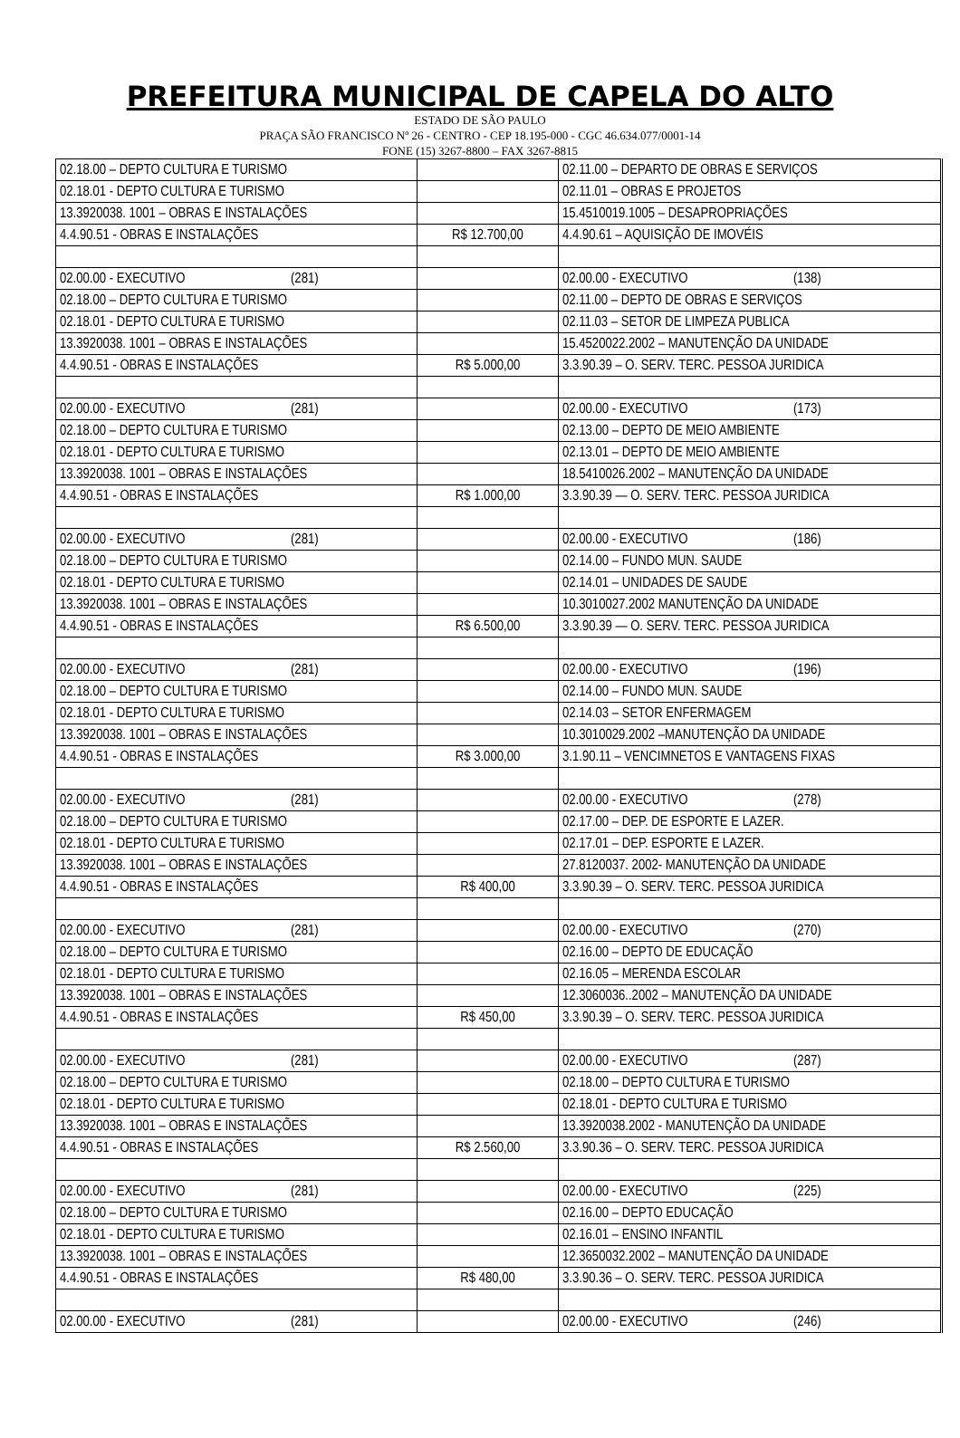PREFEITURA MUNICIPAL DE CAPELA DO ALTO
ESTADO DE SÃO PAULO
PRAÇA SÃO FRANCISCO Nº 26 - CENTRO - CEP 18.195-000 - CGC 46.634.077/0001-14
FONE (15) 3267-8800 – FAX 3267-8815
| 02.18.00 – DEPTO CULTURA E TURISMO | | 02.11.00 – DEPARTO DE OBRAS E SERVIÇOS |
| 02.18.01 - DEPTO CULTURA E TURISMO | | 02.11.01 – OBRAS E PROJETOS |
| 13.3920038. 1001 – OBRAS E INSTALAÇÕES | | 15.4510019.1005 – DESAPROPRIAÇÕES |
| 4.4.90.51 - OBRAS E INSTALAÇÕES | R$ 12.700,00 | 4.4.90.61 – AQUISIÇÃO DE IMOVÉIS |
| 02.00.00 - EXECUTIVO (281) | | 02.00.00 - EXECUTIVO (138) |
| 02.18.00 – DEPTO CULTURA E TURISMO | | 02.11.00 – DEPTO DE OBRAS E SERVIÇOS |
| 02.18.01 - DEPTO CULTURA E TURISMO | | 02.11.03 – SETOR DE LIMPEZA PUBLICA |
| 13.3920038. 1001 – OBRAS E INSTALAÇÕES | | 15.4520022.2002 – MANUTENÇÃO DA UNIDADE |
| 4.4.90.51 - OBRAS E INSTALAÇÕES | R$ 5.000,00 | 3.3.90.39 – O. SERV. TERC. PESSOA JURIDICA |
| 02.00.00 - EXECUTIVO (281) | | 02.00.00 - EXECUTIVO (173) |
| 02.18.00 – DEPTO CULTURA E TURISMO | | 02.13.00 – DEPTO DE MEIO AMBIENTE |
| 02.18.01 - DEPTO CULTURA E TURISMO | | 02.13.01 – DEPTO DE MEIO AMBIENTE |
| 13.3920038. 1001 – OBRAS E INSTALAÇÕES | | 18.5410026.2002 – MANUTENÇÃO DA UNIDADE |
| 4.4.90.51 - OBRAS E INSTALAÇÕES | R$ 1.000,00 | 3.3.90.39 — O. SERV. TERC. PESSOA JURIDICA |
| 02.00.00 - EXECUTIVO (281) | | 02.00.00 - EXECUTIVO (186) |
| 02.18.00 – DEPTO CULTURA E TURISMO | | 02.14.00 – FUNDO MUN. SAUDE |
| 02.18.01 - DEPTO CULTURA E TURISMO | | 02.14.01 – UNIDADES DE SAUDE |
| 13.3920038. 1001 – OBRAS E INSTALAÇÕES | | 10.3010027.2002 MANUTENÇÃO DA UNIDADE |
| 4.4.90.51 - OBRAS E INSTALAÇÕES | R$ 6.500,00 | 3.3.90.39 — O. SERV. TERC. PESSOA JURIDICA |
| 02.00.00 - EXECUTIVO (281) | | 02.00.00 - EXECUTIVO (196) |
| 02.18.00 – DEPTO CULTURA E TURISMO | | 02.14.00 – FUNDO MUN. SAUDE |
| 02.18.01 - DEPTO CULTURA E TURISMO | | 02.14.03 – SETOR ENFERMAGEM |
| 13.3920038. 1001 – OBRAS E INSTALAÇÕES | | 10.3010029.2002 –MANUTENÇÃO DA UNIDADE |
| 4.4.90.51 - OBRAS E INSTALAÇÕES | R$ 3.000,00 | 3.1.90.11 – VENCIMNETOS E VANTAGENS FIXAS |
| 02.00.00 - EXECUTIVO (281) | | 02.00.00 - EXECUTIVO (278) |
| 02.18.00 – DEPTO CULTURA E TURISMO | | 02.17.00 – DEP. DE ESPORTE E LAZER. |
| 02.18.01 - DEPTO CULTURA E TURISMO | | 02.17.01 – DEP. ESPORTE E LAZER. |
| 13.3920038. 1001 – OBRAS E INSTALAÇÕES | | 27.8120037. 2002- MANUTENÇÃO DA UNIDADE |
| 4.4.90.51 - OBRAS E INSTALAÇÕES | R$ 400,00 | 3.3.90.39 – O. SERV. TERC. PESSOA JURIDICA |
| 02.00.00 - EXECUTIVO (281) | | 02.00.00 - EXECUTIVO (270) |
| 02.18.00 – DEPTO CULTURA E TURISMO | | 02.16.00 – DEPTO DE EDUCAÇÃO |
| 02.18.01 - DEPTO CULTURA E TURISMO | | 02.16.05 – MERENDA ESCOLAR |
| 13.3920038. 1001 – OBRAS E INSTALAÇÕES | | 12.3060036..2002 – MANUTENÇÃO DA UNIDADE |
| 4.4.90.51 - OBRAS E INSTALAÇÕES | R$ 450,00 | 3.3.90.39 – O. SERV. TERC. PESSOA JURIDICA |
| 02.00.00 - EXECUTIVO (281) | | 02.00.00 - EXECUTIVO (287) |
| 02.18.00 – DEPTO CULTURA E TURISMO | | 02.18.00 – DEPTO CULTURA E TURISMO |
| 02.18.01 - DEPTO CULTURA E TURISMO | | 02.18.01 - DEPTO CULTURA E TURISMO |
| 13.3920038. 1001 – OBRAS E INSTALAÇÕES | | 13.3920038.2002 - MANUTENÇÃO DA UNIDADE |
| 4.4.90.51 - OBRAS E INSTALAÇÕES | R$ 2.560,00 | 3.3.90.36 – O. SERV. TERC. PESSOA JURIDICA |
| 02.00.00 - EXECUTIVO (281) | | 02.00.00 - EXECUTIVO (225) |
| 02.18.00 – DEPTO CULTURA E TURISMO | | 02.16.00 – DEPTO EDUCAÇÃO |
| 02.18.01 - DEPTO CULTURA E TURISMO | | 02.16.01 – ENSINO INFANTIL |
| 13.3920038. 1001 – OBRAS E INSTALAÇÕES | | 12.3650032.2002 – MANUTENÇÃO DA UNIDADE |
| 4.4.90.51 - OBRAS E INSTALAÇÕES | R$ 480,00 | 3.3.90.36 – O. SERV. TERC. PESSOA JURIDICA |
| 02.00.00 - EXECUTIVO (281) | | 02.00.00 - EXECUTIVO (246) |